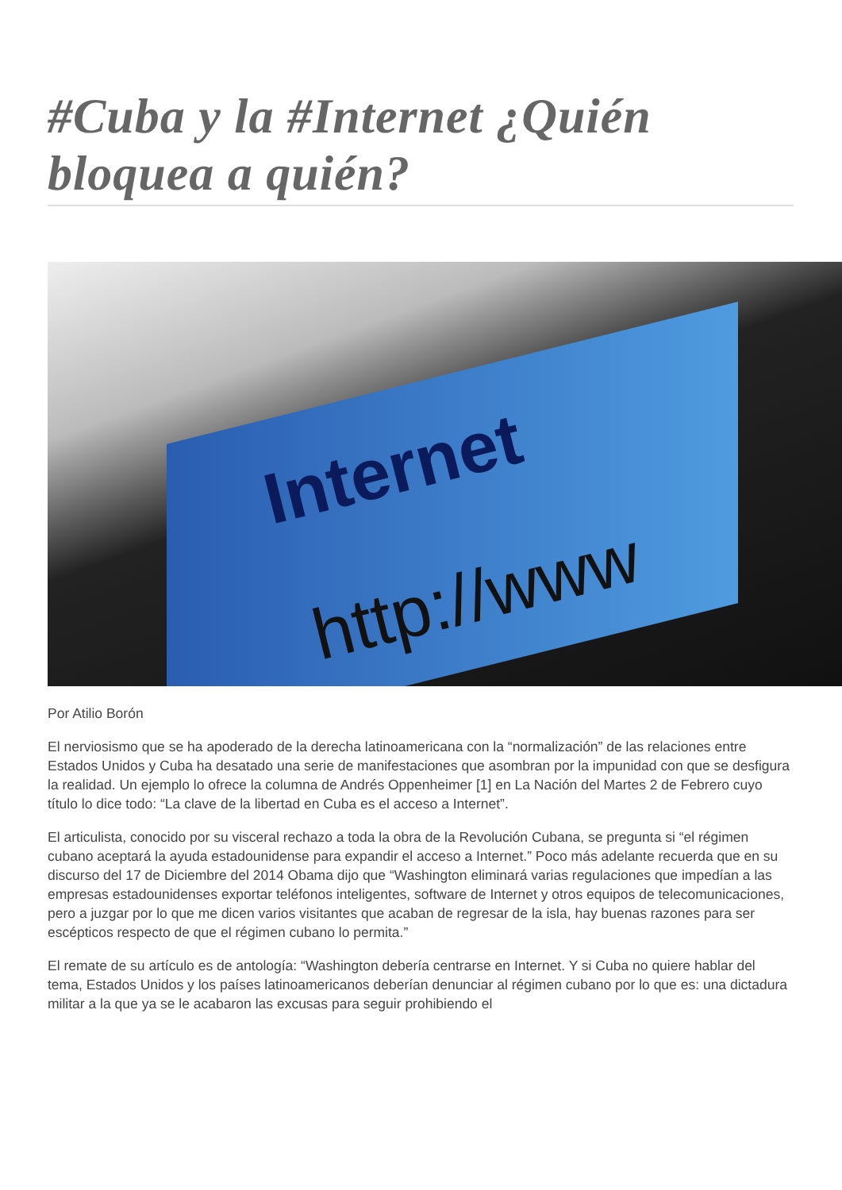#Cuba y la #Internet ¿Quién bloquea a quién?
Internet
http://www
Por Atilio Borón
El nerviosismo que se ha apoderado de la derecha latinoamericana con la “normalización” de las relaciones entre Estados Unidos y Cuba ha desatado una serie de manifestaciones que asombran por la impunidad con que se desfigura la realidad. Un ejemplo lo ofrece la columna de Andrés Oppenheimer [1] en La Nación del Martes 2 de Febrero cuyo título lo dice todo: “La clave de la libertad en Cuba es el acceso a Internet”.
El articulista, conocido por su visceral rechazo a toda la obra de la Revolución Cubana, se pregunta si “el régimen cubano aceptará la ayuda estadounidense para expandir el acceso a Internet.” Poco más adelante recuerda que en su discurso del 17 de Diciembre del 2014 Obama dijo que “Washington eliminará varias regulaciones que impedían a las empresas estadounidenses exportar teléfonos inteligentes, software de Internet y otros equipos de telecomunicaciones, pero a juzgar por lo que me dicen varios visitantes que acaban de regresar de la isla, hay buenas razones para ser escépticos respecto de que el régimen cubano lo permita.”
El remate de su artículo es de antología: “Washington debería centrarse en Internet. Y si Cuba no quiere hablar del tema, Estados Unidos y los países latinoamericanos deberían denunciar al régimen cubano por lo que es: una dictadura militar a la que ya se le acabaron las excusas para seguir prohibiendo el